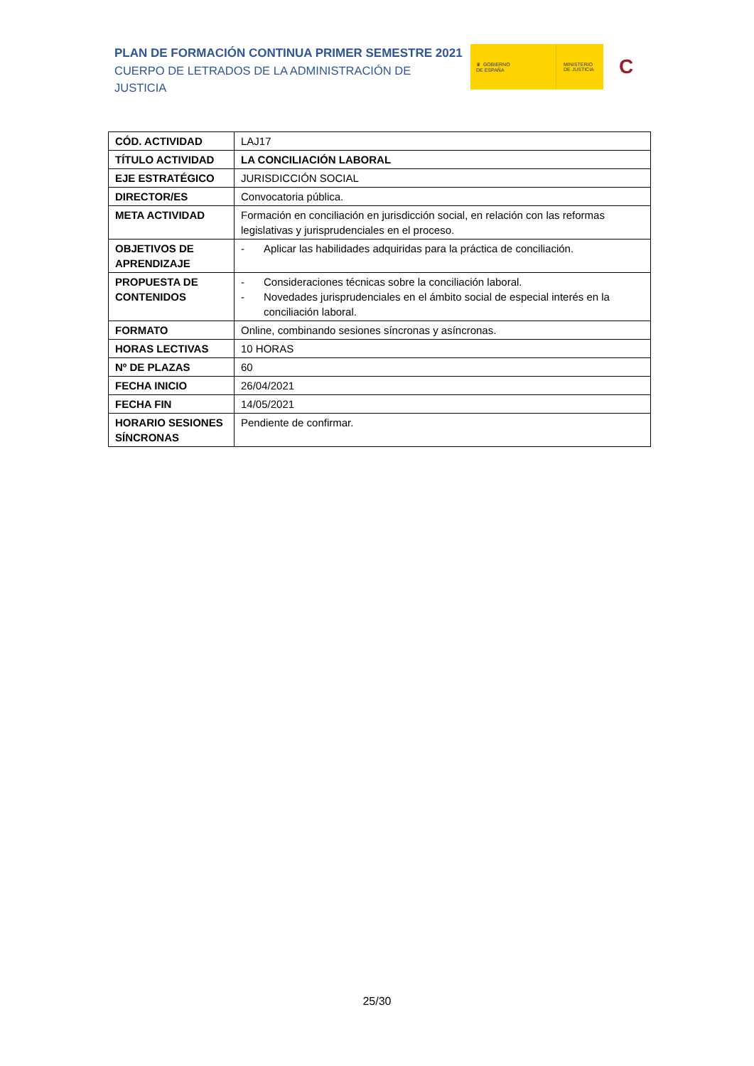PLAN DE FORMACIÓN CONTINUA PRIMER SEMESTRE 2021
CUERPO DE LETRADOS DE LA ADMINISTRACIÓN DE JUSTICIA
♛ GOBIERNO
DE ESPAÑA
MINISTERIO
DE JUSTICIA
C
| CÓD. ACTIVIDAD | LAJ17 |
| TÍTULO ACTIVIDAD | LA CONCILIACIÓN LABORAL |
| EJE ESTRATÉGICO | JURISDICCIÓN SOCIAL |
| DIRECTOR/ES | Convocatoria pública. |
| META ACTIVIDAD | Formación en conciliación en jurisdicción social, en relación con las reformas legislativas y jurisprudenciales en el proceso. |
| OBJETIVOS DE APRENDIZAJE | - Aplicar las habilidades adquiridas para la práctica de conciliación. |
| PROPUESTA DE CONTENIDOS | - Consideraciones técnicas sobre la conciliación laboral. - Novedades jurisprudenciales en el ámbito social de especial interés en la conciliación laboral. |
| FORMATO | Online, combinando sesiones síncronas y asíncronas. |
| HORAS LECTIVAS | 10 HORAS |
| Nº DE PLAZAS | 60 |
| FECHA INICIO | 26/04/2021 |
| FECHA FIN | 14/05/2021 |
| HORARIO SESIONES SÍNCRONAS | Pendiente de confirmar. |
25/30